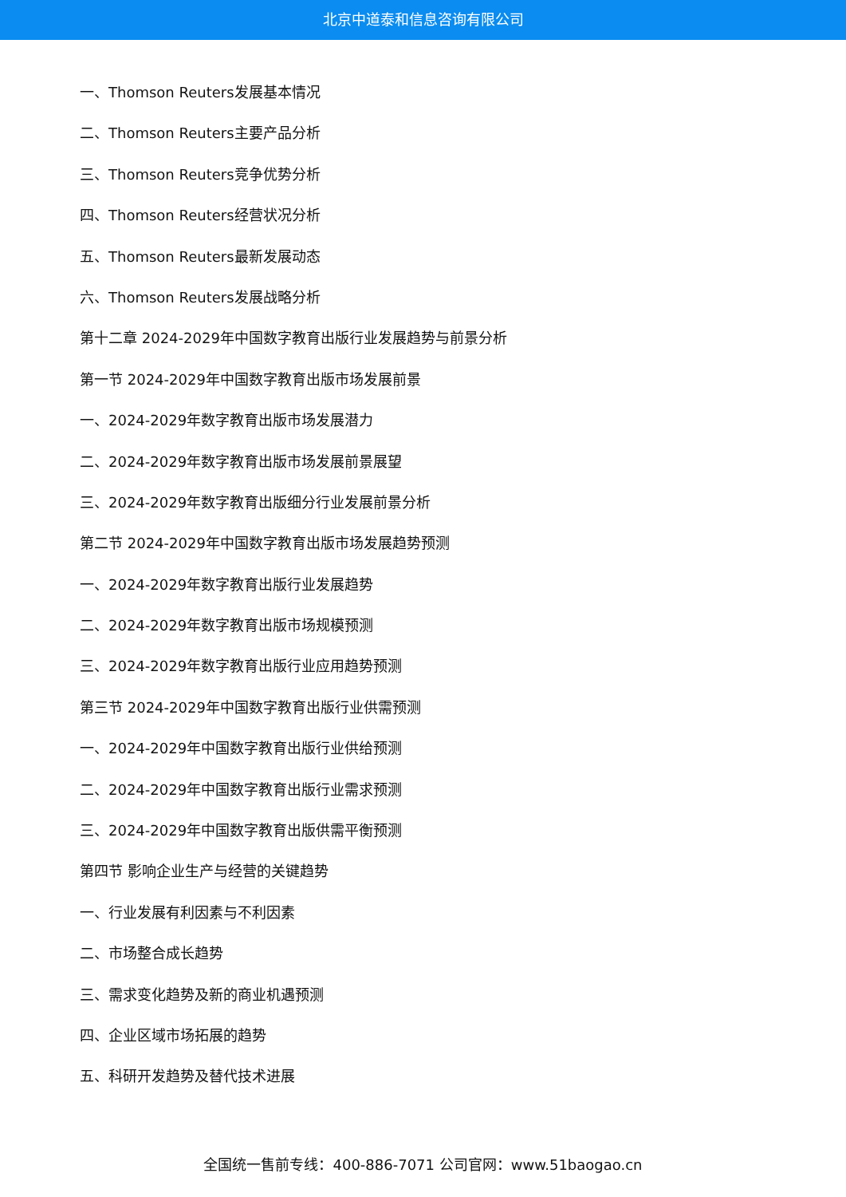北京中道泰和信息咨询有限公司
一、Thomson Reuters发展基本情况
二、Thomson Reuters主要产品分析
三、Thomson Reuters竞争优势分析
四、Thomson Reuters经营状况分析
五、Thomson Reuters最新发展动态
六、Thomson Reuters发展战略分析
第十二章 2024-2029年中国数字教育出版行业发展趋势与前景分析
第一节 2024-2029年中国数字教育出版市场发展前景
一、2024-2029年数字教育出版市场发展潜力
二、2024-2029年数字教育出版市场发展前景展望
三、2024-2029年数字教育出版细分行业发展前景分析
第二节 2024-2029年中国数字教育出版市场发展趋势预测
一、2024-2029年数字教育出版行业发展趋势
二、2024-2029年数字教育出版市场规模预测
三、2024-2029年数字教育出版行业应用趋势预测
第三节 2024-2029年中国数字教育出版行业供需预测
一、2024-2029年中国数字教育出版行业供给预测
二、2024-2029年中国数字教育出版行业需求预测
三、2024-2029年中国数字教育出版供需平衡预测
第四节 影响企业生产与经营的关键趋势
一、行业发展有利因素与不利因素
二、市场整合成长趋势
三、需求变化趋势及新的商业机遇预测
四、企业区域市场拓展的趋势
五、科研开发趋势及替代技术进展
全国统一售前专线：400-886-7071 公司官网：www.51baogao.cn